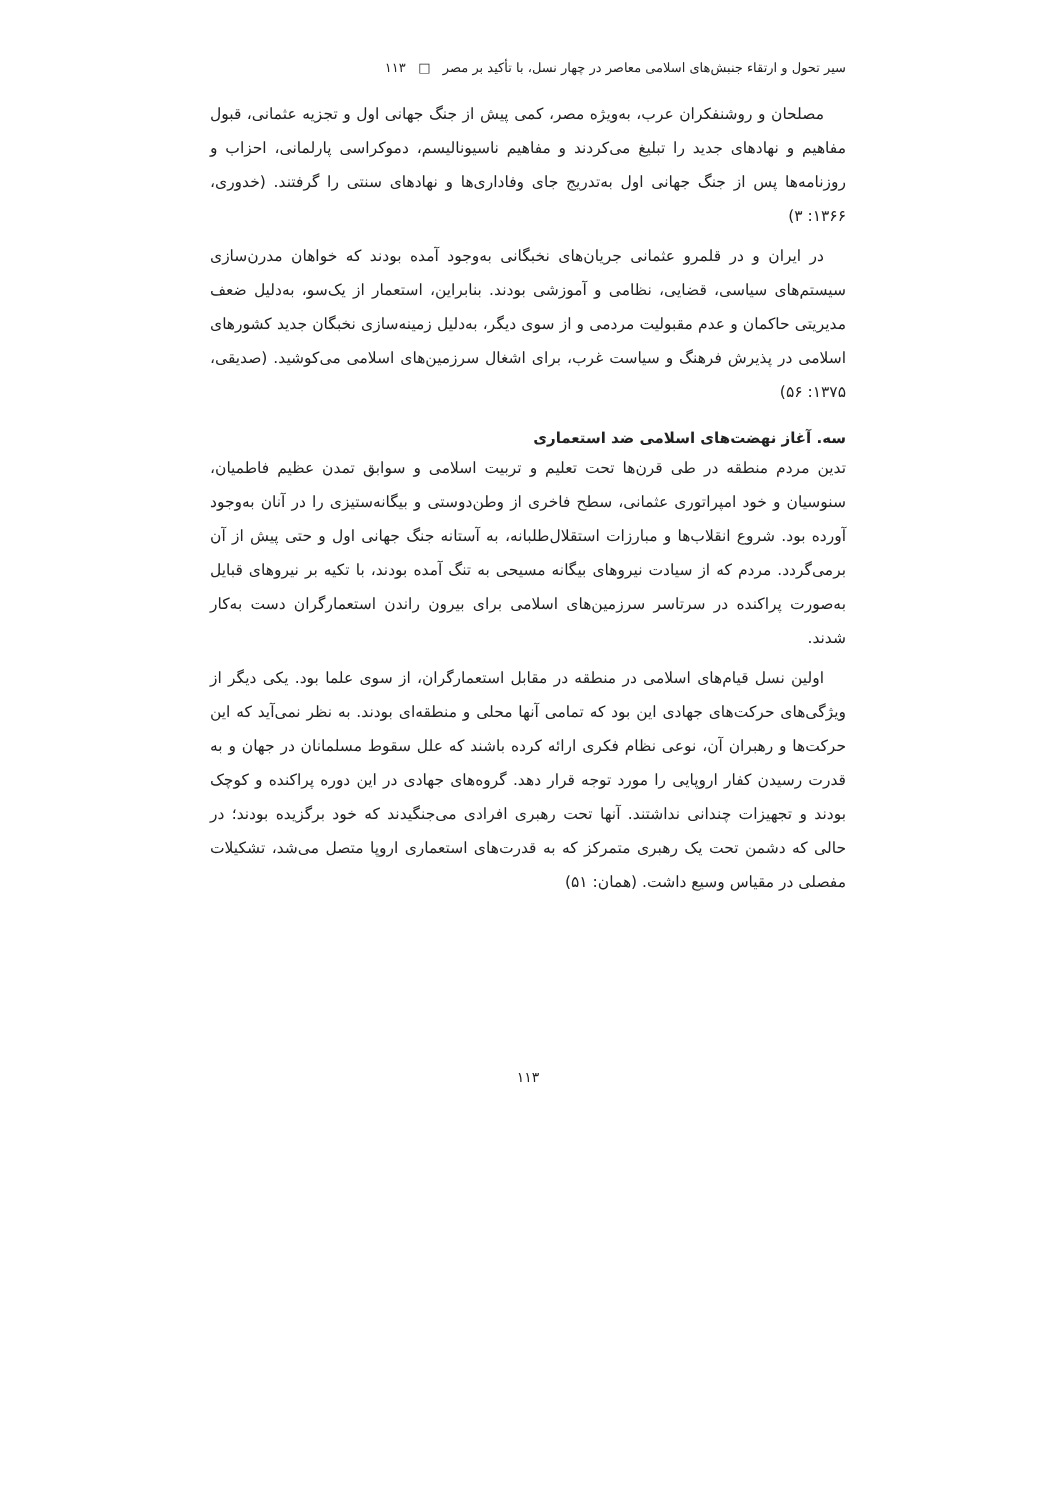سیر تحول و ارتقاء جنبش‌های اسلامی معاصر در چهار نسل، با تأکید بر مصر □ ۱۱۳
مصلحان و روشنفکران عرب، به‌ویژه مصر، کمی پیش از جنگ جهانی اول و تجزیه عثمانی، قبول مفاهیم و نهادهای جدید را تبلیغ می‌کردند و مفاهیم ناسیونالیسم، دموکراسی پارلمانی، احزاب و روزنامه‌ها پس از جنگ جهانی اول به‌تدریج جای وفاداری‌ها و نهادهای سنتی را گرفتند. (خدوری، ۱۳۶۶: ۳)
در ایران و در قلمرو عثمانی جریان‌های نخبگانی به‌وجود آمده بودند که خواهان مدرن‌سازی سیستم‌های سیاسی، قضایی، نظامی و آموزشی بودند. بنابراین، استعمار از یک‌سو، به‌دلیل ضعف مدیریتی حاکمان و عدم مقبولیت مردمی و از سوی دیگر، به‌دلیل زمینه‌سازی نخبگان جدید کشورهای اسلامی در پذیرش فرهنگ و سیاست غرب، برای اشغال سرزمین‌های اسلامی می‌کوشید. (صدیقی، ۱۳۷۵: ۵۶)
سه. آغاز نهضت‌های اسلامی ضد استعماری
تدین مردم منطقه در طی قرن‌ها تحت تعلیم و تربیت اسلامی و سوابق تمدن عظیم فاطمیان، سنوسیان و خود امپراتوری عثمانی، سطح فاخری از وطن‌دوستی و بیگانه‌ستیزی را در آنان به‌وجود آورده بود. شروع انقلاب‌ها و مبارزات استقلال‌طلبانه، به آستانه جنگ جهانی اول و حتی پیش از آن برمی‌گردد. مردم که از سیادت نیروهای بیگانه مسیحی به تنگ آمده بودند، با تکیه بر نیروهای قبایل به‌صورت پراکنده در سرتاسر سرزمین‌های اسلامی برای بیرون راندن استعمارگران دست به‌کار شدند.
اولین نسل قیام‌های اسلامی در منطقه در مقابل استعمارگران، از سوی علما بود. یکی دیگر از ویژگی‌های حرکت‌های جهادی این بود که تمامی آنها محلی و منطقه‌ای بودند. به نظر نمی‌آید که این حرکت‌ها و رهبران آن، نوعی نظام فکری ارائه کرده باشند که علل سقوط مسلمانان در جهان و به قدرت رسیدن کفار اروپایی را مورد توجه قرار دهد. گروه‌های جهادی در این دوره پراکنده و کوچک بودند و تجهیزات چندانی نداشتند. آنها تحت رهبری افرادی می‌جنگیدند که خود برگزیده بودند؛ در حالی که دشمن تحت یک رهبری متمرکز که به قدرت‌های استعماری اروپا متصل می‌شد، تشکیلات مفصلی در مقیاس وسیع داشت. (همان: ۵۱)
۱۱۳